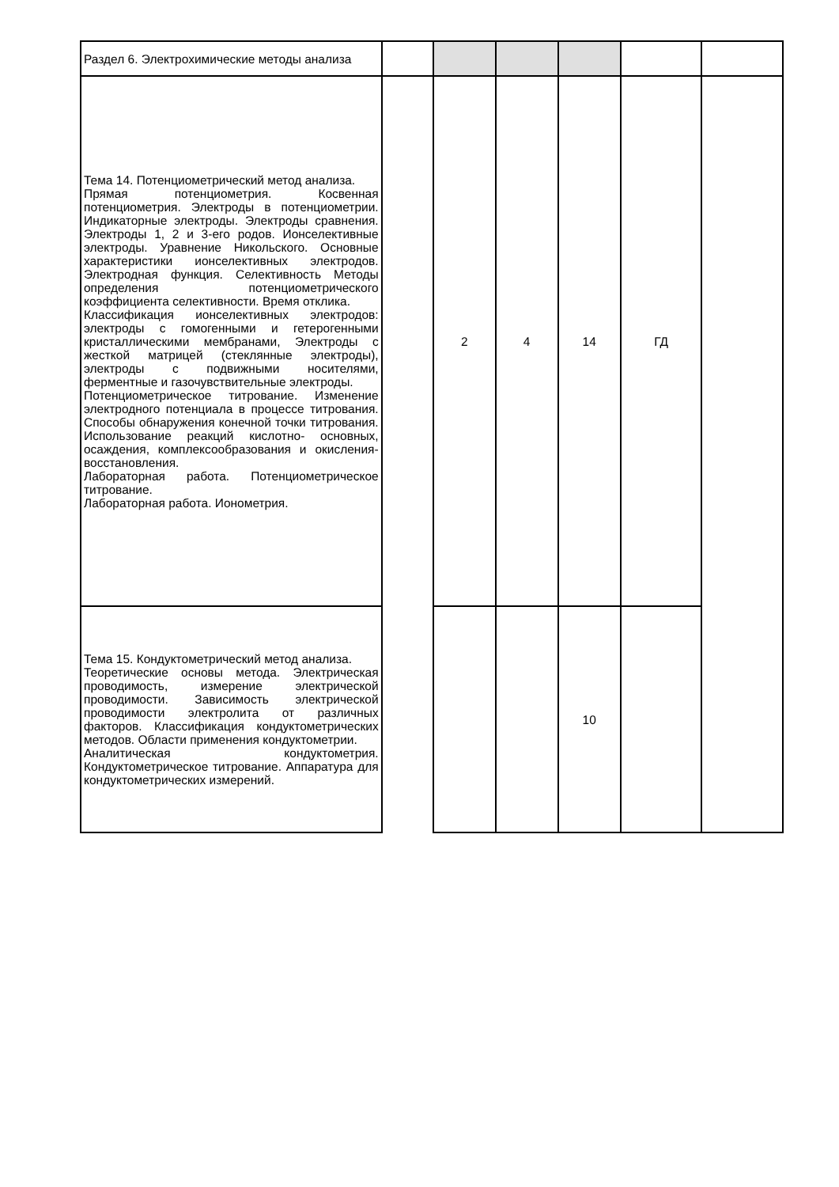| Раздел 6. Электрохимические методы анализа | | | | | | |
| Тема 14. Потенциометрический метод анализа. Прямая потенциометрия. Косвенная потенциометрия. Электроды в потенциометрии. Индикаторные электроды. Электроды сравнения. Электроды 1, 2 и 3-его родов. Ионселективные электроды. Уравнение Никольского. Основные характеристики ионселективных электродов. Электродная функция. Селективность Методы определения потенциометрического коэффициента селективности. Время отклика. Классификация ионселективных электродов: электроды с гомогенными и гетерогенными кристаллическими мембранами, Электроды с жесткой матрицей (стеклянные электроды), электроды с подвижными носителями, ферментные и газочувствительные электроды. Потенциометрическое титрование. Изменение электродного потенциала в процессе титрования. Способы обнаружения конечной точки титрования. Использование реакций кислотно- основных, осаждения, комплексообразования и окисления-восстановления. Лабораторная работа. Потенциометрическое титрование. Лабораторная работа. Ионометрия. | | 2 | 4 | 14 | ГД | |
| Тема 15. Кондуктометрический метод анализа. Теоретические основы метода. Электрическая проводимость, измерение электрической проводимости. Зависимость электрической проводимости электролита от различных факторов. Классификация кондуктометрических методов. Области применения кондуктометрии. Аналитическая кондуктометрия. Кондуктометрическое титрование. Аппаратура для кондуктометрических измерений. | | | | 10 | | |